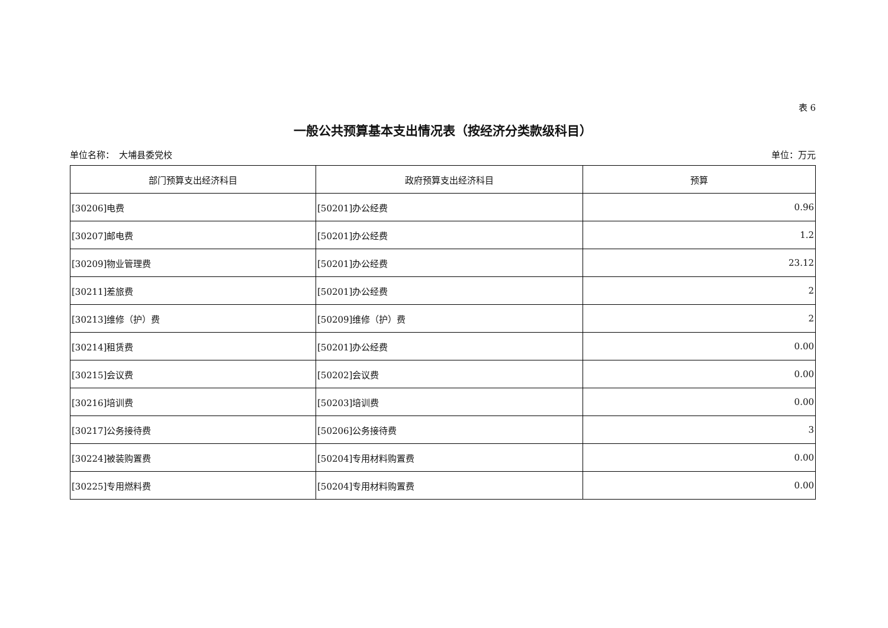表 6
一般公共预算基本支出情况表（按经济分类款级科目）
单位名称：　大埔县委党校 单位：万元
| 部门预算支出经济科目 | 政府预算支出经济科目 | 预算 |
| --- | --- | --- |
| [30206]电费 | [50201]办公经费 | 0.96 |
| [30207]邮电费 | [50201]办公经费 | 1.2 |
| [30209]物业管理费 | [50201]办公经费 | 23.12 |
| [30211]差旅费 | [50201]办公经费 | 2 |
| [30213]维修（护）费 | [50209]维修（护）费 | 2 |
| [30214]租赁费 | [50201]办公经费 | 0.00 |
| [30215]会议费 | [50202]会议费 | 0.00 |
| [30216]培训费 | [50203]培训费 | 0.00 |
| [30217]公务接待费 | [50206]公务接待费 | 3 |
| [30224]被装购置费 | [50204]专用材料购置费 | 0.00 |
| [30225]专用燃料费 | [50204]专用材料购置费 | 0.00 |